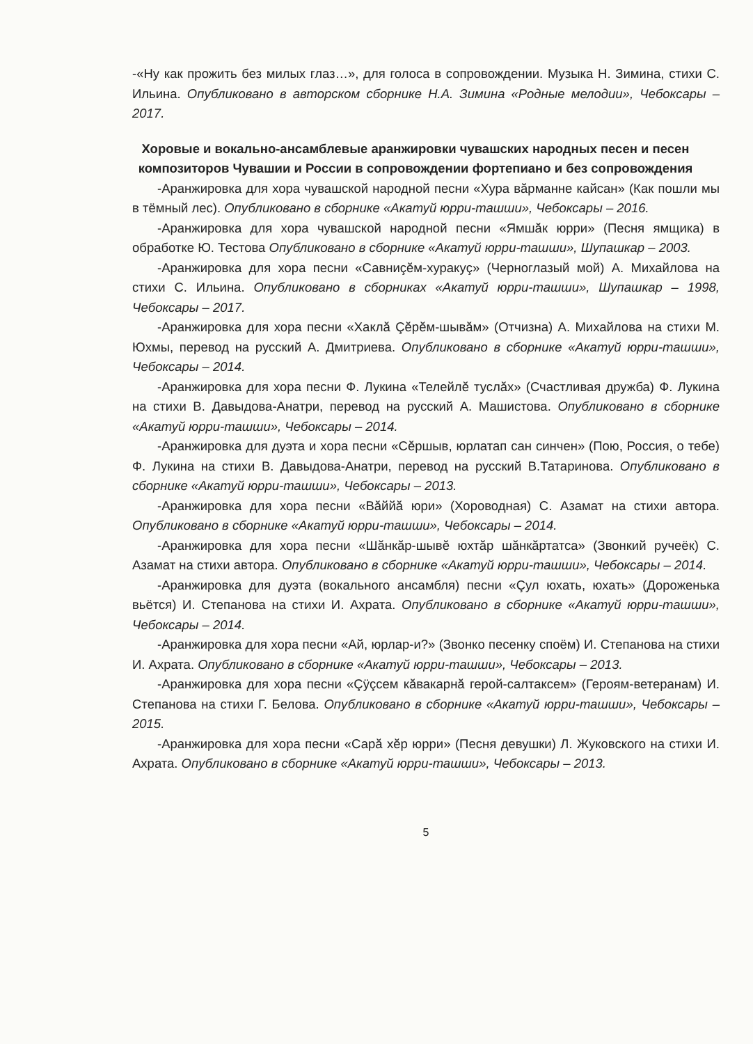-«Ну как прожить без милых глаз…», для голоса в сопровождении. Музыка Н. Зимина, стихи С. Ильина. Опубликовано в авторском сборнике Н.А. Зимина «Родные мелодии», Чебоксары – 2017.
Хоровые и вокально-ансамблевые аранжировки чувашских народных песен и песен композиторов Чувашии и России в сопровождении фортепиано и без сопровождения
-Аранжировка для хора чувашской народной песни «Хура вăрманне кайсан» (Как пошли мы в тёмный лес). Опубликовано в сборнике «Акатуй юрри-ташши», Чебоксары – 2016.
-Аранжировка для хора чувашской народной песни «Ямшăк юрри» (Песня ямщика) в обработке Ю. Тестова Опубликовано в сборнике «Акатуй юрри-ташши», Шупашкар – 2003.
-Аранжировка для хора песни «Савниçĕм-хуракуç» (Черноглазый мой) А. Михайлова на стихи С. Ильина. Опубликовано в сборниках «Акатуй юрри-ташши», Шупашкар – 1998, Чебоксары – 2017.
-Аранжировка для хора песни «Хаклă Çĕрĕм-шывăм» (Отчизна) А. Михайлова на стихи М. Юхмы, перевод на русский А. Дмитриева. Опубликовано в сборнике «Акатуй юрри-ташши», Чебоксары – 2014.
-Аранжировка для хора песни Ф. Лукина «Телейлĕ туслăх» (Счастливая дружба) Ф. Лукина на стихи В. Давыдова-Анатри, перевод на русский А. Машистова. Опубликовано в сборнике «Акатуй юрри-ташши», Чебоксары – 2014.
-Аранжировка для дуэта и хора песни «Сĕршыв, юрлатап сан синчен» (Пою, Россия, о тебе) Ф. Лукина на стихи В. Давыдова-Анатри, перевод на русский В.Татаринова. Опубликовано в сборнике «Акатуй юрри-ташши», Чебоксары – 2013.
-Аранжировка для хора песни «Вăййă юри» (Хороводная) С. Азамат на стихи автора. Опубликовано в сборнике «Акатуй юрри-ташши», Чебоксары – 2014.
-Аранжировка для хора песни «Шăнкăр-шывĕ юхтăр шăнкăртатса» (Звонкий ручеёк) С. Азамат на стихи автора. Опубликовано в сборнике «Акатуй юрри-ташши», Чебоксары – 2014.
-Аранжировка для дуэта (вокального ансамбля) песни «Çул юхать, юхать» (Дороженька вьётся) И. Степанова на стихи И. Ахрата. Опубликовано в сборнике «Акатуй юрри-ташши», Чебоксары – 2014.
-Аранжировка для хора песни «Ай, юрлар-и?» (Звонко песенку споём) И. Степанова на стихи И. Ахрата. Опубликовано в сборнике «Акатуй юрри-ташши», Чебоксары – 2013.
-Аранжировка для хора песни «Çÿçсем кăвакарнă герой-салтаксем» (Героям-ветеранам) И. Степанова на стихи Г. Белова. Опубликовано в сборнике «Акатуй юрри-ташши», Чебоксары – 2015.
-Аранжировка для хора песни «Сарă хĕр юрри» (Песня девушки) Л. Жуковского на стихи И. Ахрата. Опубликовано в сборнике «Акатуй юрри-ташши», Чебоксары – 2013.
5